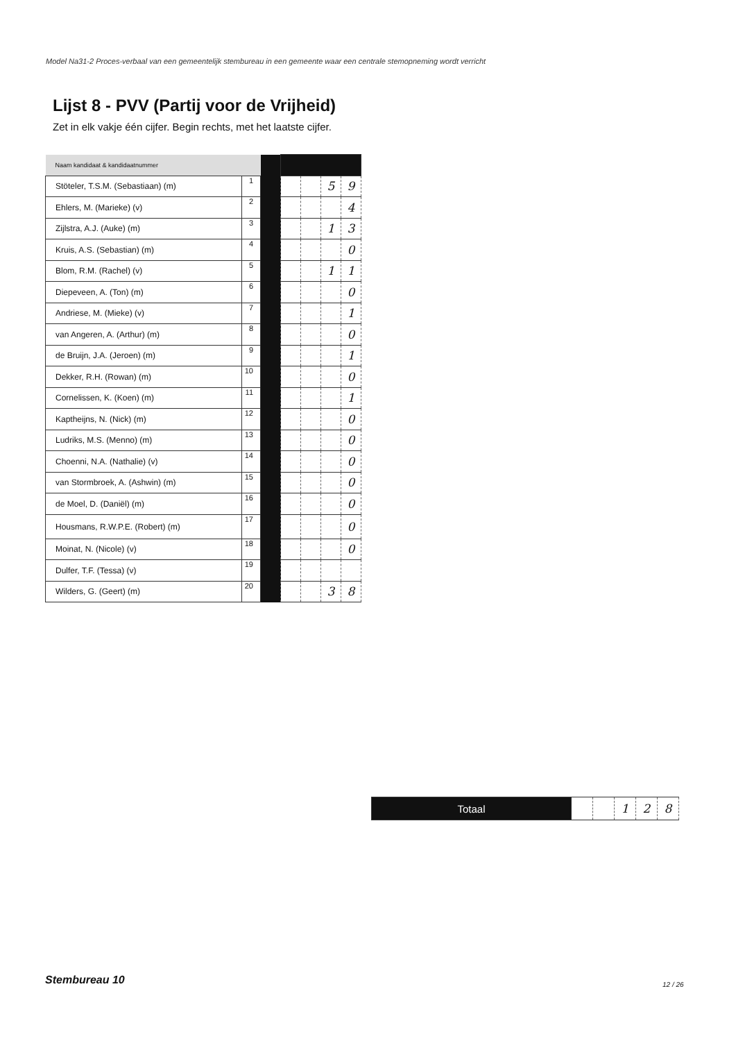Model Na31-2 Proces-verbaal van een gemeentelijk stembureau in een gemeente waar een centrale stemopneming wordt verricht
Lijst 8 - PVV (Partij voor de Vrijheid)
Zet in elk vakje één cijfer. Begin rechts, met het laatste cijfer.
| Naam kandidaat & kandidaatnummer | | | | | | |
| Stöteler, T.S.M. (Sebastiaan) (m) | 1 | | | | 5 | 9 |
| Ehlers, M. (Marieke) (v) | 2 | | | | | 4 |
| Zijlstra, A.J. (Auke) (m) | 3 | | | | 1 | 3 |
| Kruis, A.S. (Sebastian) (m) | 4 | | | | | 0 |
| Blom, R.M. (Rachel) (v) | 5 | | | | 1 | 1 |
| Diepeveen, A. (Ton) (m) | 6 | | | | | 0 |
| Andriese, M. (Mieke) (v) | 7 | | | | | 1 |
| van Angeren, A. (Arthur) (m) | 8 | | | | | 0 |
| de Bruijn, J.A. (Jeroen) (m) | 9 | | | | | 1 |
| Dekker, R.H. (Rowan) (m) | 10 | | | | | 0 |
| Cornelissen, K. (Koen) (m) | 11 | | | | | 1 |
| Kaptheijns, N. (Nick) (m) | 12 | | | | | 0 |
| Ludriks, M.S. (Menno) (m) | 13 | | | | | 0 |
| Choenni, N.A. (Nathalie) (v) | 14 | | | | | 0 |
| van Stormbroek, A. (Ashwin) (m) | 15 | | | | | 0 |
| de Moel, D. (Daniël) (m) | 16 | | | | | 0 |
| Housmans, R.W.P.E. (Robert) (m) | 17 | | | | | 0 |
| Moinat, N. (Nicole) (v) | 18 | | | | | 0 |
| Dulfer, T.F. (Tessa) (v) | 19 | | | | | |
| Wilders, G. (Geert) (m) | 20 | | | | 3 | 8 |
| Totaal | | | 1 | 2 | 8 |
Stembureau 10 12 / 26